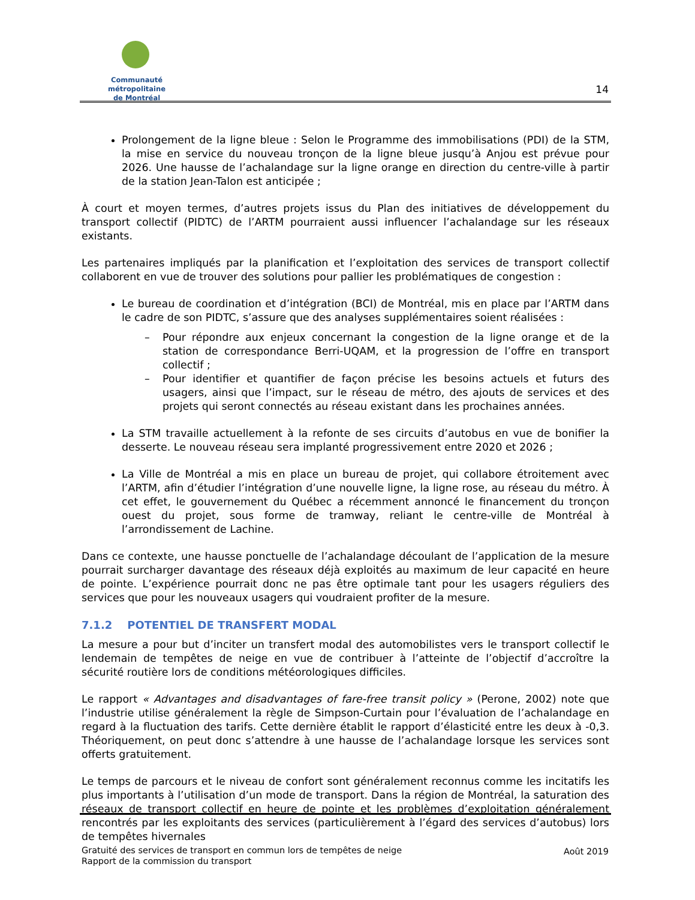Communauté métropolitaine
de Montréal
14
Prolongement de la ligne bleue : Selon le Programme des immobilisations (PDI) de la STM, la mise en service du nouveau tronçon de la ligne bleue jusqu’à Anjou est prévue pour 2026. Une hausse de l’achalandage sur la ligne orange en direction du centre-ville à partir de la station Jean-Talon est anticipée ;
À court et moyen termes, d’autres projets issus du Plan des initiatives de développement du transport collectif (PIDTC) de l’ARTM pourraient aussi influencer l’achalandage sur les réseaux existants.
Les partenaires impliqués par la planification et l’exploitation des services de transport collectif collaborent en vue de trouver des solutions pour pallier les problématiques de congestion :
Le bureau de coordination et d’intégration (BCI) de Montréal, mis en place par l’ARTM dans le cadre de son PIDTC, s’assure que des analyses supplémentaires soient réalisées :
– Pour répondre aux enjeux concernant la congestion de la ligne orange et de la station de correspondance Berri-UQAM, et la progression de l’offre en transport collectif ;
– Pour identifier et quantifier de façon précise les besoins actuels et futurs des usagers, ainsi que l’impact, sur le réseau de métro, des ajouts de services et des projets qui seront connectés au réseau existant dans les prochaines années.
La STM travaille actuellement à la refonte de ses circuits d’autobus en vue de bonifier la desserte. Le nouveau réseau sera implanté progressivement entre 2020 et 2026 ;
La Ville de Montréal a mis en place un bureau de projet, qui collabore étroitement avec l’ARTM, afin d’étudier l’intégration d’une nouvelle ligne, la ligne rose, au réseau du métro. À cet effet, le gouvernement du Québec a récemment annoncé le financement du tronçon ouest du projet, sous forme de tramway, reliant le centre-ville de Montréal à l’arrondissement de Lachine.
Dans ce contexte, une hausse ponctuelle de l’achalandage découlant de l’application de la mesure pourrait surcharger davantage des réseaux déjà exploités au maximum de leur capacité en heure de pointe. L’expérience pourrait donc ne pas être optimale tant pour les usagers réguliers des services que pour les nouveaux usagers qui voudraient profiter de la mesure.
7.1.2 POTENTIEL DE TRANSFERT MODAL
La mesure a pour but d’inciter un transfert modal des automobilistes vers le transport collectif le lendemain de tempêtes de neige en vue de contribuer à l’atteinte de l’objectif d’accroître la sécurité routière lors de conditions météorologiques difficiles.
Le rapport « Advantages and disadvantages of fare-free transit policy » (Perone, 2002) note que l’industrie utilise généralement la règle de Simpson-Curtain pour l’évaluation de l’achalandage en regard à la fluctuation des tarifs. Cette dernière établit le rapport d’élasticité entre les deux à -0,3. Théoriquement, on peut donc s’attendre à une hausse de l’achalandage lorsque les services sont offerts gratuitement.
Le temps de parcours et le niveau de confort sont généralement reconnus comme les incitatifs les plus importants à l’utilisation d’un mode de transport. Dans la région de Montréal, la saturation des réseaux de transport collectif en heure de pointe et les problèmes d’exploitation généralement rencontrés par les exploitants des services (particulièrement à l’égard des services d’autobus) lors de tempêtes hivernales
Gratuité des services de transport en commun lors de tempêtes de neige
Rapport de la commission du transport
Août 2019